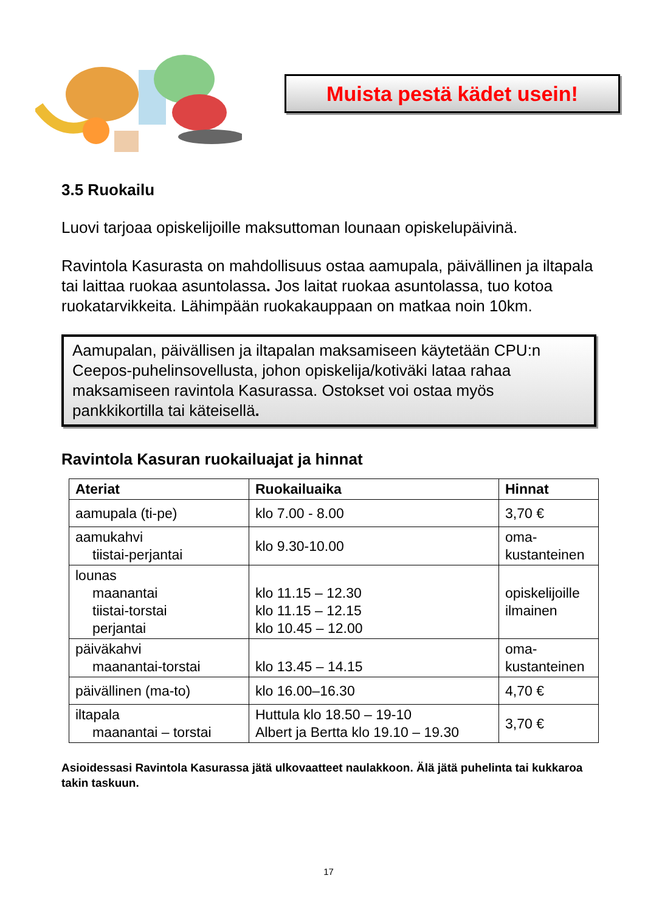Muista pestä kädet usein!
3.5 Ruokailu
Luovi tarjoaa opiskelijoille maksuttoman lounaan opiskelupäivinä.
Ravintola Kasurasta on mahdollisuus ostaa aamupala, päivällinen ja iltapala tai laittaa ruokaa asuntolassa. Jos laitat ruokaa asuntolassa, tuo kotoa ruokatarvikkeita. Lähimpään ruokakauppaan on matkaa noin 10km.
Aamupalan, päivällisen ja iltapalan maksamiseen käytetään CPU:n Ceepos-puhelinsovellusta, johon opiskelija/kotiväki lataa rahaa maksamiseen ravintola Kasurassa. Ostokset voi ostaa myös pankkikortilla tai käteisellä.
Ravintola Kasuran ruokailuajat ja hinnat
| Ateriat | Ruokailuaika | Hinnat |
| --- | --- | --- |
| aamupala (ti-pe) | klo 7.00 - 8.00 | 3,70 € |
| aamukahvi tiistai-perjantai | klo 9.30-10.00 | oma- kustanteinen |
| lounas maanantai tiistai-torstai perjantai | klo 11.15 – 12.30 klo 11.15 – 12.15 klo 10.45 – 12.00 | opiskelijoille ilmainen |
| päiväkahvi maanantai-torstai | klo 13.45 – 14.15 | oma- kustanteinen |
| päivällinen (ma-to) | klo 16.00–16.30 | 4,70 € |
| iltapala maanantai – torstai | Huttula klo 18.50 – 19-10 Albert ja Bertta klo 19.10 – 19.30 | 3,70 € |
Asioidessasi Ravintola Kasurassa jätä ulkovaatteet naulakkoon. Älä jätä puhelinta tai kukkaroa takin taskuun.
17